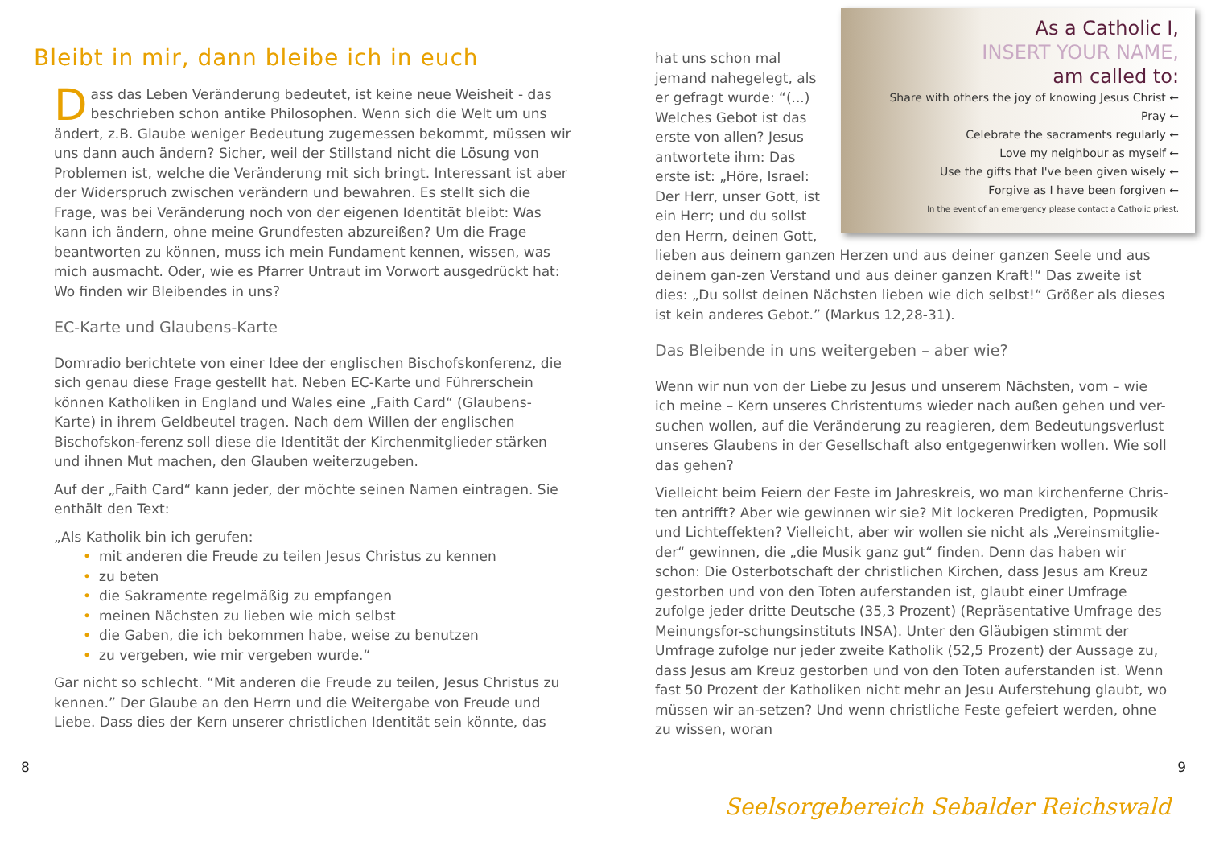Bleibt in mir, dann bleibe ich in euch
Dass das Leben Veränderung bedeutet, ist keine neue Weisheit - das beschrieben schon antike Philosophen. Wenn sich die Welt um uns ändert, z.B. Glaube weniger Bedeutung zugemessen bekommt, müssen wir uns dann auch ändern? Sicher, weil der Stillstand nicht die Lösung von Problemen ist, welche die Veränderung mit sich bringt. Interessant ist aber der Widerspruch zwischen verändern und bewahren. Es stellt sich die Frage, was bei Veränderung noch von der eigenen Identität bleibt: Was kann ich ändern, ohne meine Grundfesten abzureißen? Um die Frage beantworten zu können, muss ich mein Fundament kennen, wissen, was mich ausmacht. Oder, wie es Pfarrer Untraut im Vorwort ausgedrückt hat: Wo finden wir Bleibendes in uns?
EC-Karte und Glaubens-Karte
Domradio berichtete von einer Idee der englischen Bischofskonferenz, die sich genau diese Frage gestellt hat. Neben EC-Karte und Führerschein können Katholiken in England und Wales eine „Faith Card“ (Glaubens-Karte) in ihrem Geldbeutel tragen. Nach dem Willen der englischen Bischofskon-ferenz soll diese die Identität der Kirchenmitglieder stärken und ihnen Mut machen, den Glauben weiterzugeben.
Auf der „Faith Card“ kann jeder, der möchte seinen Namen eintragen. Sie enthält den Text:
„Als Katholik bin ich gerufen:
• mit anderen die Freude zu teilen Jesus Christus zu kennen
• zu beten
• die Sakramente regelmäßig zu empfangen
• meinen Nächsten zu lieben wie mich selbst
• die Gaben, die ich bekommen habe, weise zu benutzen
• zu vergeben, wie mir vergeben wurde.“
Gar nicht so schlecht. “Mit anderen die Freude zu teilen, Jesus Christus zu kennen.” Der Glaube an den Herrn und die Weitergabe von Freude und Liebe. Dass dies der Kern unserer christlichen Identität sein könnte, das
8
As a Catholic I,
INSERT YOUR NAME,
am called to:
Share with others the joy of knowing Jesus Christ ←
Pray ←
Celebrate the sacraments regularly ←
Love my neighbour as myself ←
Use the gifts that I've been given wisely ←
Forgive as I have been forgiven ←
In the event of an emergency please contact a Catholic priest.
hat uns schon mal jemand nahegelegt, als er gefragt wurde: “(...) Welches Gebot ist das erste von allen? Jesus antwortete ihm: Das erste ist: „Höre, Israel: Der Herr, unser Gott, ist ein Herr; und du sollst den Herrn, deinen Gott, lieben aus deinem ganzen Herzen und aus deiner ganzen Seele und aus deinem gan-zen Verstand und aus deiner ganzen Kraft!“ Das zweite ist dies: „Du sollst deinen Nächsten lieben wie dich selbst!“ Größer als dieses ist kein anderes Gebot.” (Markus 12,28-31).
Das Bleibende in uns weitergeben – aber wie?
Wenn wir nun von der Liebe zu Jesus und unserem Nächsten, vom – wie ich meine – Kern unseres Christentums wieder nach außen gehen und ver-suchen wollen, auf die Veränderung zu reagieren, dem Bedeutungsverlust unseres Glaubens in der Gesellschaft also entgegenwirken wollen. Wie soll das gehen?
Vielleicht beim Feiern der Feste im Jahreskreis, wo man kirchenferne Chris-ten antrifft? Aber wie gewinnen wir sie? Mit lockeren Predigten, Popmusik und Lichteffekten? Vielleicht, aber wir wollen sie nicht als „Vereinsmitglie-der“ gewinnen, die „die Musik ganz gut“ finden. Denn das haben wir schon: Die Osterbotschaft der christlichen Kirchen, dass Jesus am Kreuz gestorben und von den Toten auferstanden ist, glaubt einer Umfrage zufolge jeder dritte Deutsche (35,3 Prozent) (Repräsentative Umfrage des Meinungsfor-schungsinstituts INSA). Unter den Gläubigen stimmt der Umfrage zufolge nur jeder zweite Katholik (52,5 Prozent) der Aussage zu, dass Jesus am Kreuz gestorben und von den Toten auferstanden ist. Wenn fast 50 Prozent der Katholiken nicht mehr an Jesu Auferstehung glaubt, wo müssen wir an-setzen? Und wenn christliche Feste gefeiert werden, ohne zu wissen, woran
9
Seelsorgebereich Sebalder Reichswald